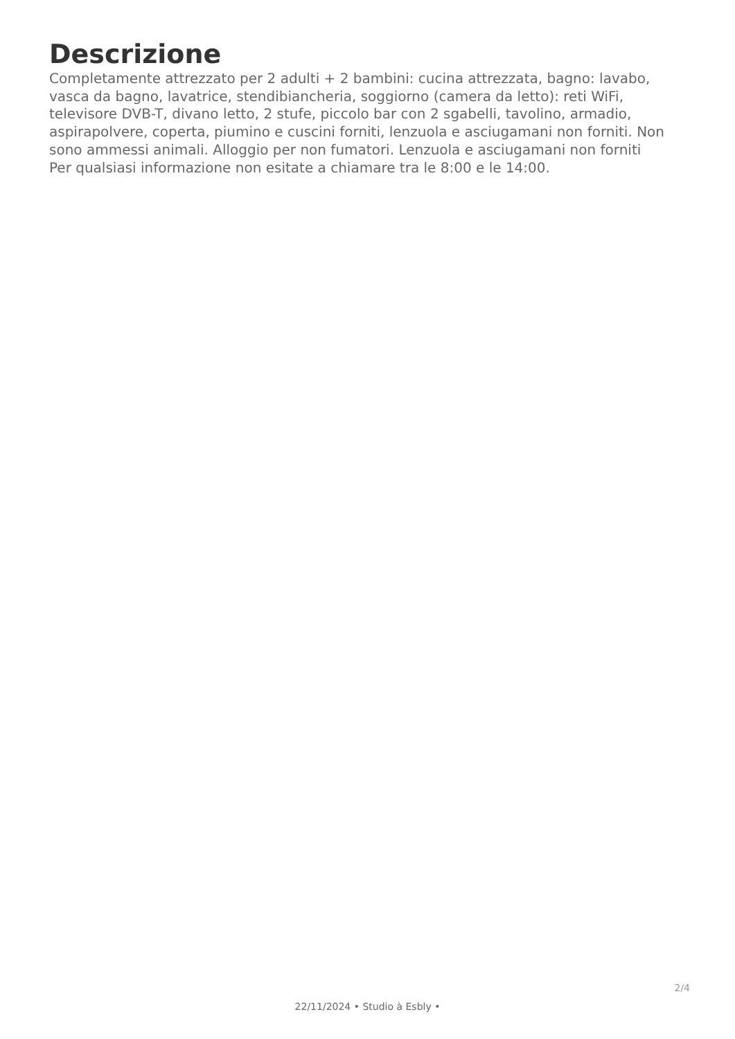Descrizione
Completamente attrezzato per 2 adulti + 2 bambini: cucina attrezzata, bagno: lavabo, vasca da bagno, lavatrice, stendibiancheria, soggiorno (camera da letto): reti WiFi, televisore DVB-T, divano letto, 2 stufe, piccolo bar con 2 sgabelli, tavolino, armadio, aspirapolvere, coperta, piumino e cuscini forniti, lenzuola e asciugamani non forniti. Non sono ammessi animali. Alloggio per non fumatori. Lenzuola e asciugamani non forniti
Per qualsiasi informazione non esitate a chiamare tra le 8:00 e le 14:00.
2/4
22/11/2024 • Studio à Esbly •